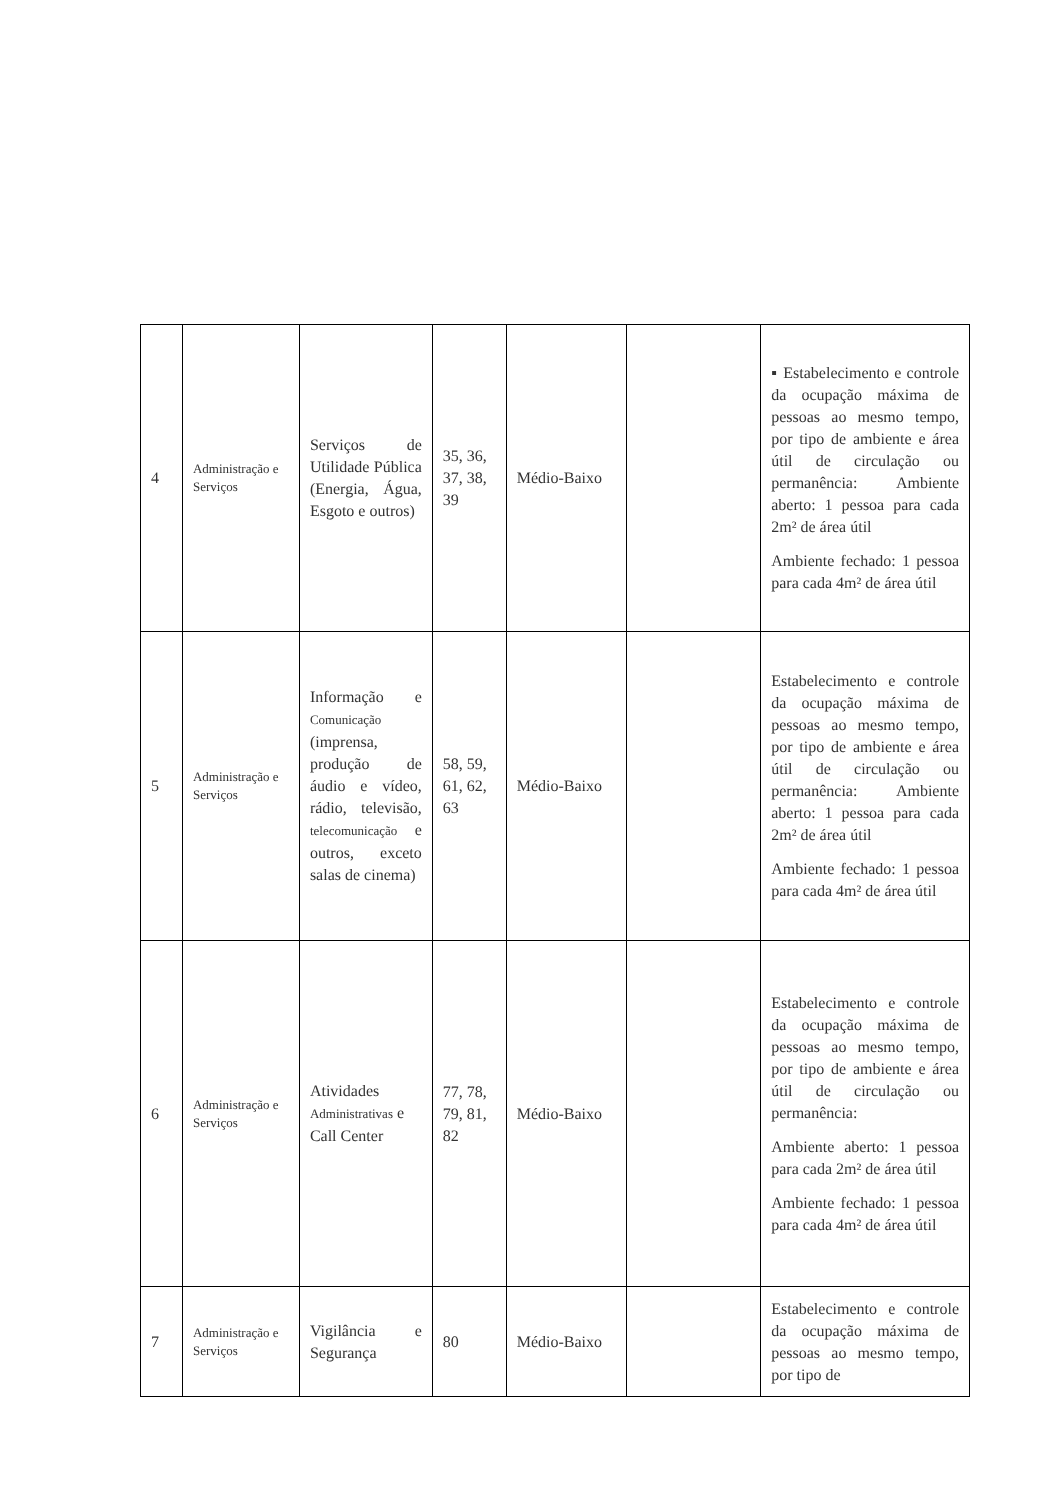| 4 | Administração e Serviços | Serviços de Utilidade Pública (Energia, Água, Esgoto e outros) | 35, 36, 37, 38, 39 | Médio-Baixo | | ▪ Estabelecimento e controle da ocupação máxima de pessoas ao mesmo tempo, por tipo de ambiente e área útil de circulação ou permanência: Ambiente aberto: 1 pessoa para cada 2m² de área útil Ambiente fechado: 1 pessoa para cada 4m² de área útil |
| 5 | Administração e Serviços | Informação e Comunicação (imprensa, produção de áudio e vídeo, rádio, televisão, telecomunicação e outros, exceto salas de cinema) | 58, 59, 61, 62, 63 | Médio-Baixo | | Estabelecimento e controle da ocupação máxima de pessoas ao mesmo tempo, por tipo de ambiente e área útil de circulação ou permanência: Ambiente aberto: 1 pessoa para cada 2m² de área útil Ambiente fechado: 1 pessoa para cada 4m² de área útil |
| 6 | Administração e Serviços | Atividades Administrativas e Call Center | 77, 78, 79, 81, 82 | Médio-Baixo | | Estabelecimento e controle da ocupação máxima de pessoas ao mesmo tempo, por tipo de ambiente e área útil de circulação ou permanência: Ambiente aberto: 1 pessoa para cada 2m² de área útil Ambiente fechado: 1 pessoa para cada 4m² de área útil |
| 7 | Administração e Serviços | Vigilância e Segurança | 80 | Médio-Baixo | | Estabelecimento e controle da ocupação máxima de pessoas ao mesmo tempo, por tipo de |